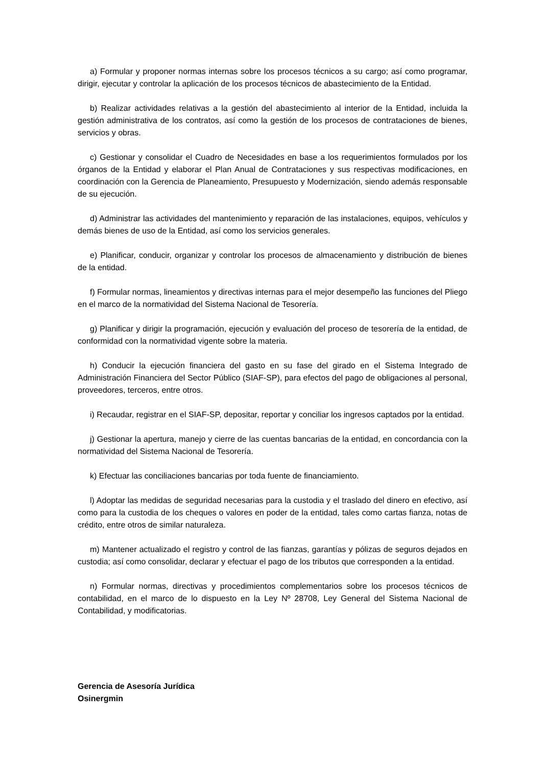a) Formular y proponer normas internas sobre los procesos técnicos a su cargo; así como programar, dirigir, ejecutar y controlar la aplicación de los procesos técnicos de abastecimiento de la Entidad.
b) Realizar actividades relativas a la gestión del abastecimiento al interior de la Entidad, incluida la gestión administrativa de los contratos, así como la gestión de los procesos de contrataciones de bienes, servicios y obras.
c) Gestionar y consolidar el Cuadro de Necesidades en base a los requerimientos formulados por los órganos de la Entidad y elaborar el Plan Anual de Contrataciones y sus respectivas modificaciones, en coordinación con la Gerencia de Planeamiento, Presupuesto y Modernización, siendo además responsable de su ejecución.
d) Administrar las actividades del mantenimiento y reparación de las instalaciones, equipos, vehículos y demás bienes de uso de la Entidad, así como los servicios generales.
e) Planificar, conducir, organizar y controlar los procesos de almacenamiento y distribución de bienes de la entidad.
f) Formular normas, lineamientos y directivas internas para el mejor desempeño las funciones del Pliego en el marco de la normatividad del Sistema Nacional de Tesorería.
g) Planificar y dirigir la programación, ejecución y evaluación del proceso de tesorería de la entidad, de conformidad con la normatividad vigente sobre la materia.
h) Conducir la ejecución financiera del gasto en su fase del girado en el Sistema Integrado de Administración Financiera del Sector Público (SIAF-SP), para efectos del pago de obligaciones al personal, proveedores, terceros, entre otros.
i) Recaudar, registrar en el SIAF-SP, depositar, reportar y conciliar los ingresos captados por la entidad.
j) Gestionar la apertura, manejo y cierre de las cuentas bancarias de la entidad, en concordancia con la normatividad del Sistema Nacional de Tesorería.
k) Efectuar las conciliaciones bancarias por toda fuente de financiamiento.
l) Adoptar las medidas de seguridad necesarias para la custodia y el traslado del dinero en efectivo, así como para la custodia de los cheques o valores en poder de la entidad, tales como cartas fianza, notas de crédito, entre otros de similar naturaleza.
m) Mantener actualizado el registro y control de las fianzas, garantías y pólizas de seguros dejados en custodia; así como consolidar, declarar y efectuar el pago de los tributos que corresponden a la entidad.
n) Formular normas, directivas y procedimientos complementarios sobre los procesos técnicos de contabilidad, en el marco de lo dispuesto en la Ley Nº 28708, Ley General del Sistema Nacional de Contabilidad, y modificatorias.
Gerencia de Asesoría Jurídica
Osinergmin